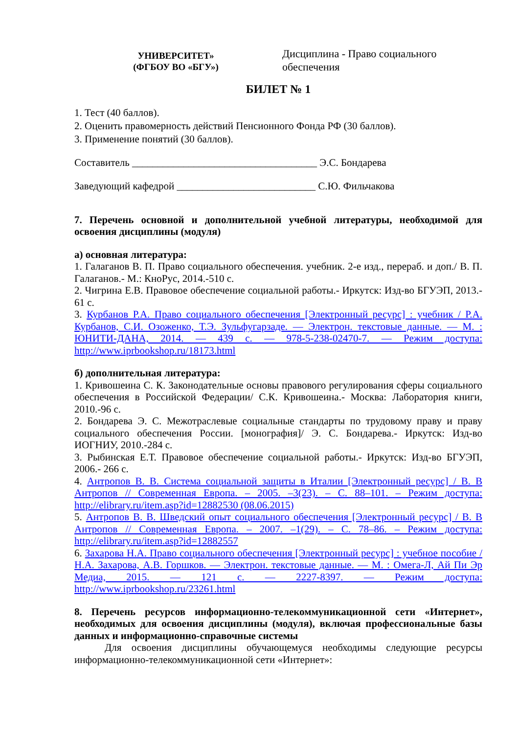УНИВЕРСИТЕТ»
(ФГБОУ ВО «БГУ»)
Дисциплина - Право социального обеспечения
БИЛЕТ № 1
1. Тест (40 баллов).
2. Оценить правомерность действий Пенсионного Фонда РФ (30 баллов).
3. Применение понятий (30 баллов).
Составитель ____________________________________ Э.С. Бондарева
Заведующий кафедрой ___________________________ С.Ю. Фильчакова
7. Перечень основной и дополнительной учебной литературы, необходимой для освоения дисциплины (модуля)
а) основная литература:
1. Галаганов В. П. Право социального обеспечения. учебник. 2-е изд., перераб. и доп./ В. П. Галаганов.- М.: КноРус, 2014.-510 с.
2. Чигрина Е.В. Правовое обеспечение социальной работы.- Иркутск: Изд-во БГУЭП, 2013.- 61 с.
3. Курбанов Р.А. Право социального обеспечения [Электронный ресурс] : учебник / Р.А. Курбанов, С.И. Озоженко, Т.Э. Зульфугарзаде. — Электрон. текстовые данные. — М. : ЮНИТИ-ДАНА, 2014. — 439 с. — 978-5-238-02470-7. — Режим доступа: http://www.iprbookshop.ru/18173.html
б) дополнительная литература:
1. Кривошеина С. К. Законодательные основы правового регулирования сферы социального обеспечения в Российской Федерации/ С.К. Кривошеина.- Москва: Лаборатория книги, 2010.-96 с.
2. Бондарева Э. С. Межотраслевые социальные стандарты по трудовому праву и праву социального обеспечения России. [монография]/ Э. С. Бондарева.- Иркутск: Изд-во ИОГНИУ, 2010.-284 с.
3. Рыбинская Е.Т. Правовое обеспечение социальной работы.- Иркутск: Изд-во БГУЭП, 2006.- 266 с.
4. Антропов В. В. Система социальной защиты в Италии [Электронный ресурс] / В. В Антропов // Современная Европа. – 2005. –3(23). – С. 88–101. – Режим доступа: http://elibrary.ru/item.asp?id=12882530 (08.06.2015)
5. Антропов В. В. Шведский опыт социального обеспечения [Электронный ресурс] / В. В Антропов // Современная Европа. – 2007. –1(29). – С. 78–86. – Режим доступа: http://elibrary.ru/item.asp?id=12882557
6. Захарова Н.А. Право социального обеспечения [Электронный ресурс] : учебное пособие / Н.А. Захарова, А.В. Горшков. — Электрон. текстовые данные. — М. : Омега-Л, Ай Пи Эр Медиа, 2015. — 121 с. — 2227-8397. — Режим доступа: http://www.iprbookshop.ru/23261.html
8. Перечень ресурсов информационно-телекоммуникационной сети «Интернет», необходимых для освоения дисциплины (модуля), включая профессиональные базы данных и информационно-справочные системы
Для освоения дисциплины обучающемуся необходимы следующие ресурсы информационно-телекоммуникационной сети «Интернет»: